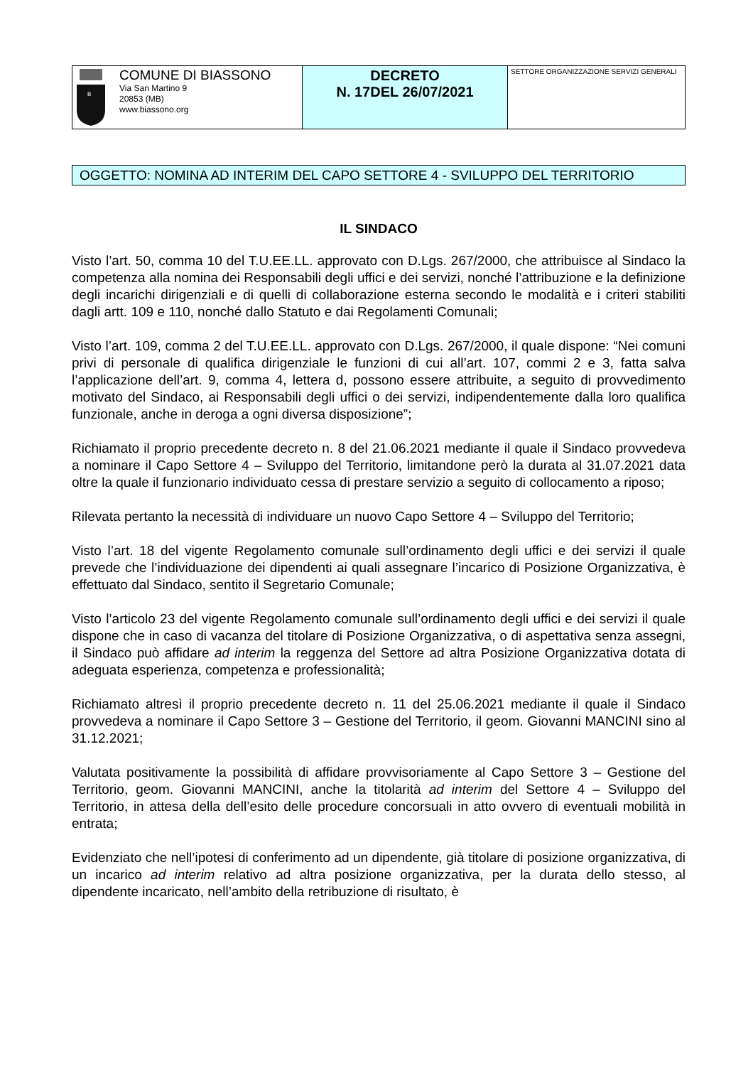| B COMUNE DI BIASSONO Via San Martino 9 20853 (MB) www.biassono.org | DECRETO N. 17DEL 26/07/2021 | SETTORE ORGANIZZAZIONE SERVIZI GENERALI |
OGGETTO: NOMINA AD INTERIM DEL CAPO SETTORE 4 - SVILUPPO DEL TERRITORIO
IL SINDACO
Visto l’art. 50, comma 10 del T.U.EE.LL. approvato con D.Lgs. 267/2000, che attribuisce al Sindaco la competenza alla nomina dei Responsabili degli uffici e dei servizi, nonché l’attribuzione e la definizione degli incarichi dirigenziali e di quelli di collaborazione esterna secondo le modalità e i criteri stabiliti dagli artt. 109 e 110, nonché dallo Statuto e dai Regolamenti Comunali;
Visto l’art. 109, comma 2 del T.U.EE.LL. approvato con D.Lgs. 267/2000, il quale dispone: “Nei comuni privi di personale di qualifica dirigenziale le funzioni di cui all’art. 107, commi 2 e 3, fatta salva l’applicazione dell’art. 9, comma 4, lettera d, possono essere attribuite, a seguito di provvedimento motivato del Sindaco, ai Responsabili degli uffici o dei servizi, indipendentemente dalla loro qualifica funzionale, anche in deroga a ogni diversa disposizione”;
Richiamato il proprio precedente decreto n. 8 del 21.06.2021 mediante il quale il Sindaco provvedeva a nominare il Capo Settore 4 – Sviluppo del Territorio, limitandone però la durata al 31.07.2021 data oltre la quale il funzionario individuato cessa di prestare servizio a seguito di collocamento a riposo;
Rilevata pertanto la necessità di individuare un nuovo Capo Settore 4 – Sviluppo del Territorio;
Visto l’art. 18 del vigente Regolamento comunale sull’ordinamento degli uffici e dei servizi il quale prevede che l’individuazione dei dipendenti ai quali assegnare l’incarico di Posizione Organizzativa, è effettuato dal Sindaco, sentito il Segretario Comunale;
Visto l’articolo 23 del vigente Regolamento comunale sull’ordinamento degli uffici e dei servizi il quale dispone che in caso di vacanza del titolare di Posizione Organizzativa, o di aspettativa senza assegni, il Sindaco può affidare ad interim la reggenza del Settore ad altra Posizione Organizzativa dotata di adeguata esperienza, competenza e professionalità;
Richiamato altresì il proprio precedente decreto n. 11 del 25.06.2021 mediante il quale il Sindaco provvedeva a nominare il Capo Settore 3 – Gestione del Territorio, il geom. Giovanni MANCINI sino al 31.12.2021;
Valutata positivamente la possibilità di affidare provvisoriamente al Capo Settore 3 – Gestione del Territorio, geom. Giovanni MANCINI, anche la titolarità ad interim del Settore 4 – Sviluppo del Territorio, in attesa della dell’esito delle procedure concorsuali in atto ovvero di eventuali mobilità in entrata;
Evidenziato che nell’ipotesi di conferimento ad un dipendente, già titolare di posizione organizzativa, di un incarico ad interim relativo ad altra posizione organizzativa, per la durata dello stesso, al dipendente incaricato, nell’ambito della retribuzione di risultato, è